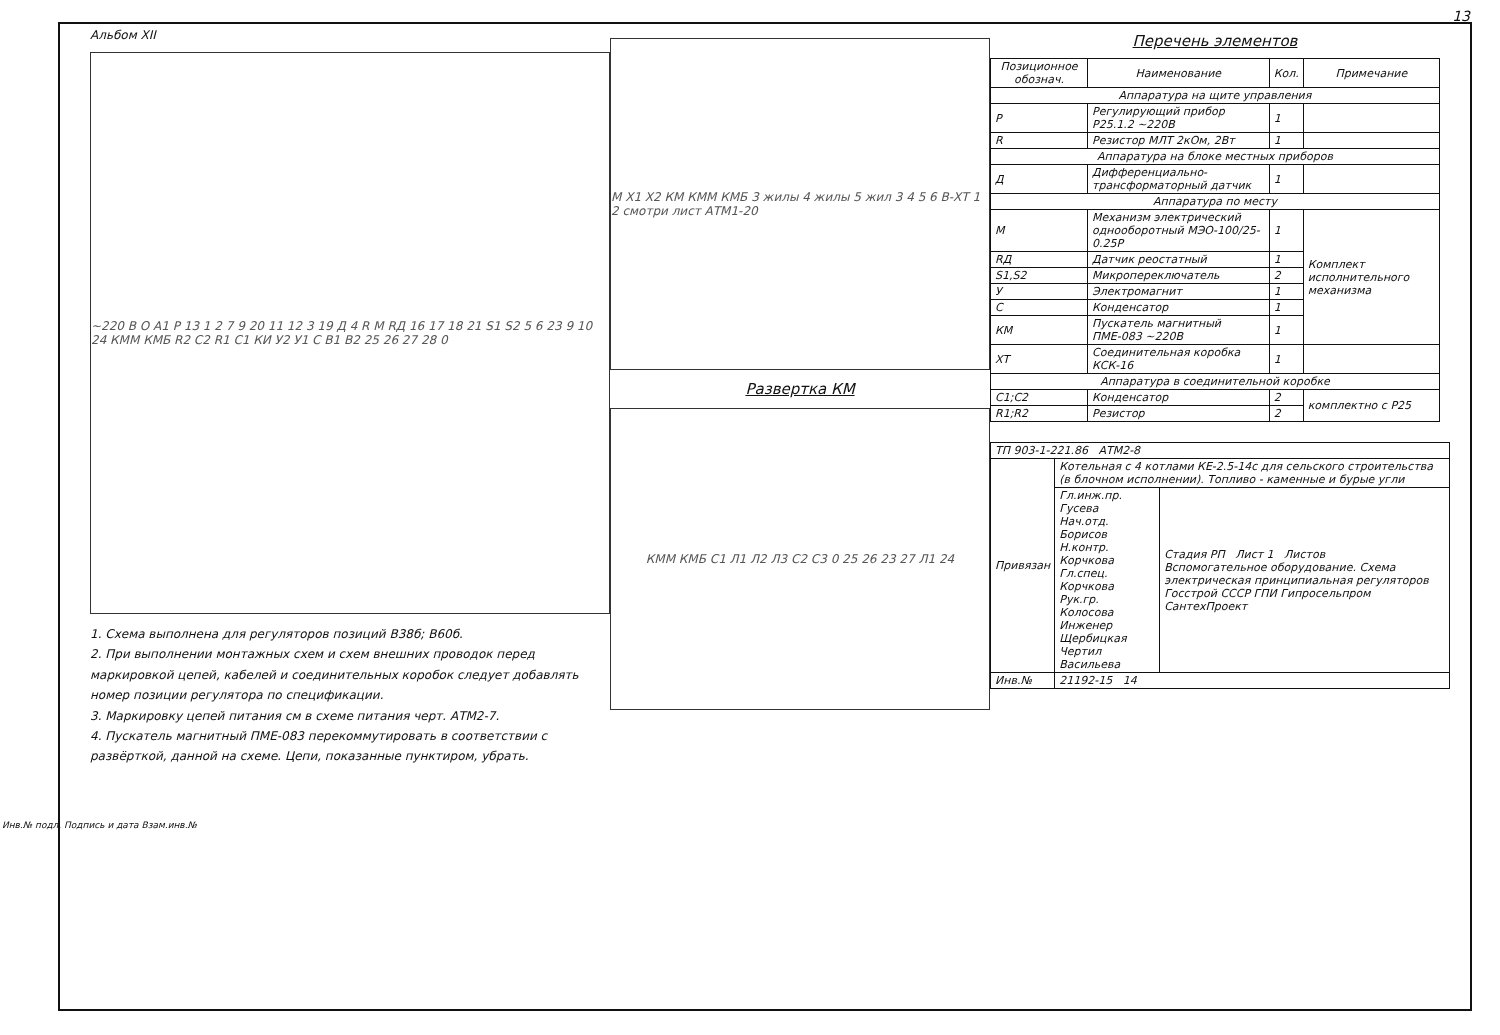13
Альбом XII
~220 В O A1 Р 13 1 2 7 9 20 11 12 3 19 Д 4 R M RД 16 17 18 21 S1 S2 5 6 23 9 10 24 КММ КМБ R2 C2 R1 C1 КИ У2 У1 C В1 В2 25 26 27 28 0
1. Схема выполнена для регуляторов позиций В38б; В60б.
2. При выполнении монтажных схем и схем внешних проводок перед маркировкой цепей, кабелей и соединительных коробок следует добавлять номер позиции регулятора по спецификации.
3. Маркировку цепей питания см в схеме питания черт. АТМ2-7.
4. Пускатель магнитный ПМЕ-083 перекоммутировать в соответствии с развёрткой, данной на схеме. Цепи, показанные пунктиром, убрать.
M X1 X2 КМ КММ КМБ 3 жилы 4 жилы 5 жил 3 4 5 6 В-ХТ 1 2 смотри лист АТМ1-20
Развертка КМ
КММ КМБ C1 Л1 Л2 Л3 C2 C3 0 25 26 23 27 Л1 24
Перечень элементов
| Позиционное обознач. | Наименование | Кол. | Примечание |
| --- | --- | --- | --- |
| Аппаратура на щите управления | | | |
| P | Регулирующий прибор Р25.1.2 ~220В | 1 | |
| R | Резистор МЛТ 2кОм, 2Вт | 1 | |
| Аппаратура на блоке местных приборов | | | |
| Д | Дифференциально-трансформаторный датчик | 1 | |
| Аппаратура по месту | | | |
| M | Механизм электрический однооборотный МЭО-100/25-0.25Р | 1 | Комплект исполнительного механизма |
| RД | Датчик реостатный | 1 | |
| S1,S2 | Микропереключатель | 2 | |
| У | Электромагнит | 1 | |
| C | Конденсатор | 1 | |
| КМ | Пускатель магнитный ПМЕ-083 ~220В | 1 | |
| ХТ | Соединительная коробка КСК-16 | 1 | |
| Аппаратура в соединительной коробке | | | |
| C1;C2 | Конденсатор | 2 | комплектно с Р25 |
| R1;R2 | Резистор | 2 | |
| ТП 903-1-221.86 АТМ2-8 | | |
| Привязан | Котельная с 4 котлами КЕ-2.5-14с для сельского строительства (в блочном исполнении). Топливо - каменные и бурые угли | |
| | Гл.инж.пр. Гусева Нач.отд. Борисов Н.контр. Корчкова Гл.спец. Корчкова Рук.гр. Колосова Инженер Щербицкая Чертил Васильева | Стадия РП Лист 1 Листов Вспомогательное оборудование. Схема электрическая принципиальная регуляторов Госстрой СССР ГПИ Гипросельпром СантехПроект |
| Инв.№ | 21192-15 14 | |
Инв.№ подл. Подпись и дата Взам.инв.№